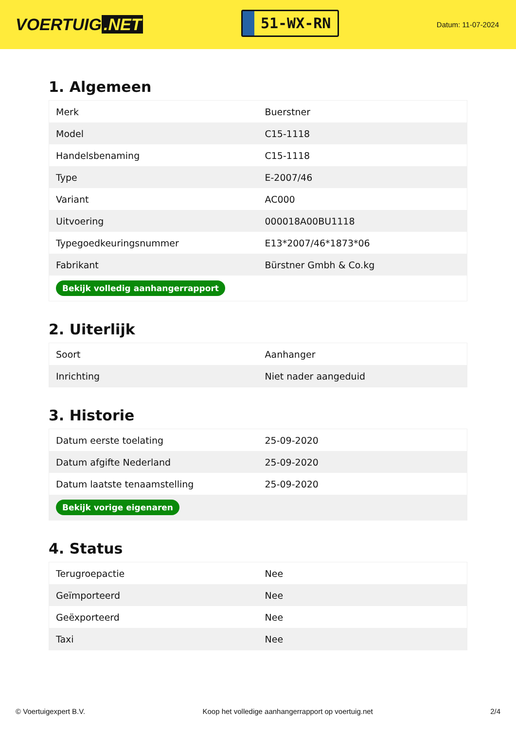VOERTUIG.NET
51-WX-RN
Datum: 11-07-2024
1. Algemeen
| Merk | Buerstner |
| Model | C15-1118 |
| Handelsbenaming | C15-1118 |
| Type | E-2007/46 |
| Variant | AC000 |
| Uitvoering | 000018A00BU1118 |
| Typegoedkeuringsnummer | E13*2007/46*1873*06 |
| Fabrikant | Bürstner Gmbh & Co.kg |
| Bekijk volledig aanhangerrapport | |
2. Uiterlijk
| Soort | Aanhanger |
| Inrichting | Niet nader aangeduid |
3. Historie
| Datum eerste toelating | 25-09-2020 |
| Datum afgifte Nederland | 25-09-2020 |
| Datum laatste tenaamstelling | 25-09-2020 |
| Bekijk vorige eigenaren | |
4. Status
| Terugroepactie | Nee |
| Geïmporteerd | Nee |
| Geëxporteerd | Nee |
| Taxi | Nee |
© Voertuigexpert B.V. Koop het volledige aanhangerrapport op voertuig.net 2/4